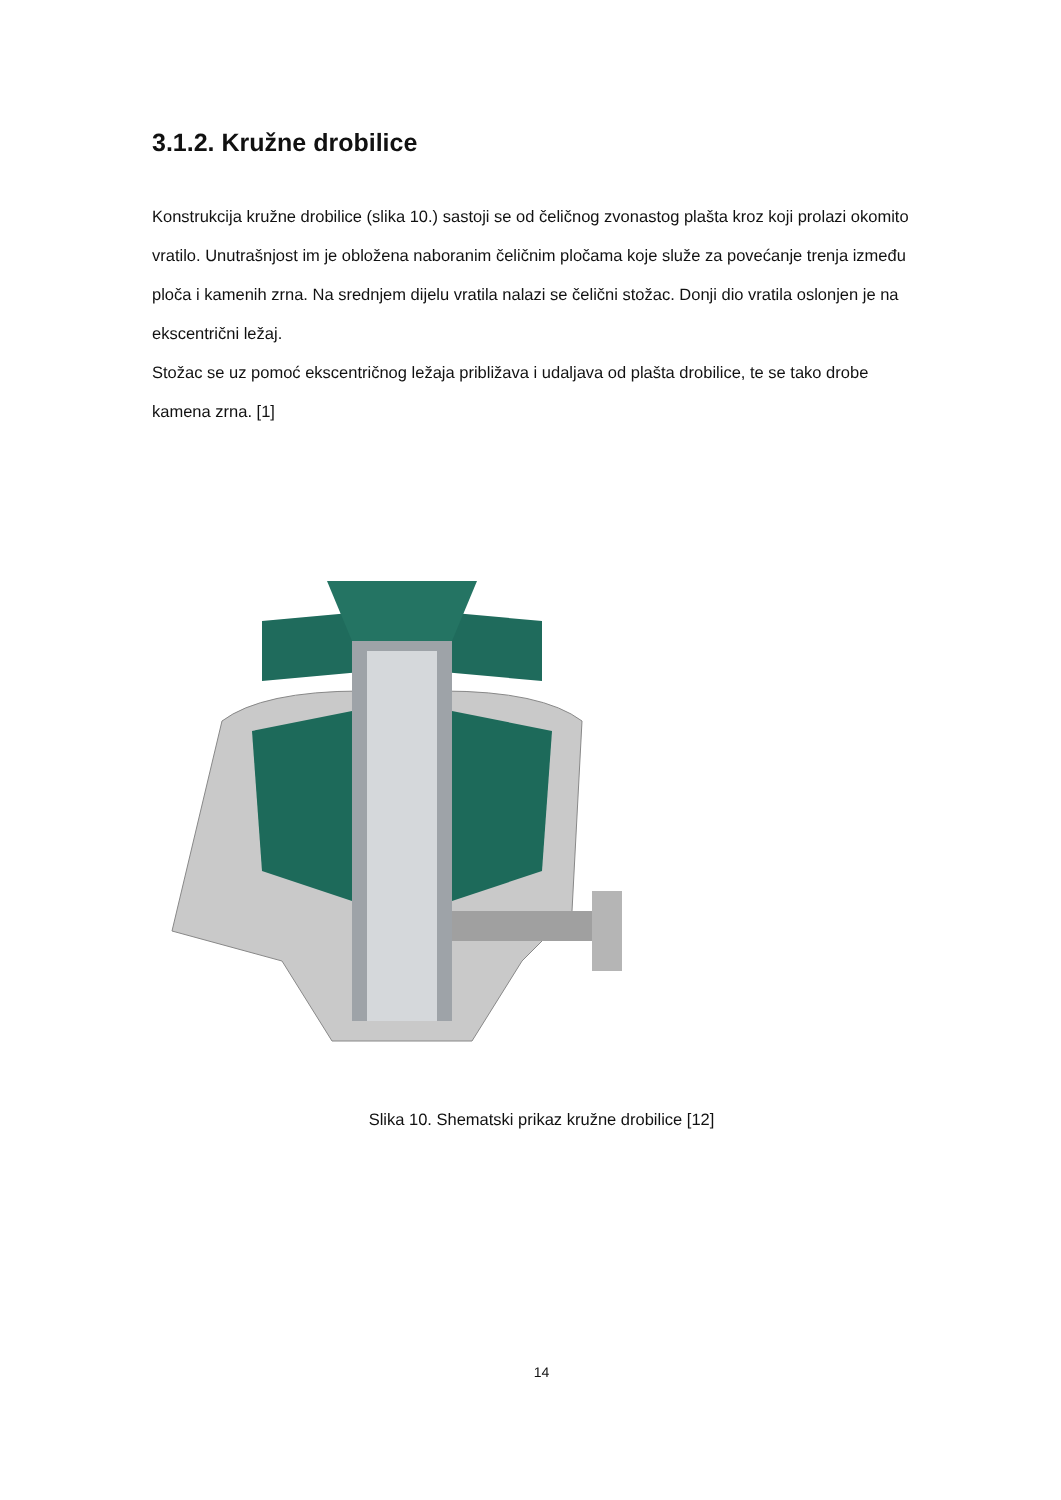3.1.2. Kružne drobilice
Konstrukcija kružne drobilice (slika 10.) sastoji se od čeličnog zvonastog plašta kroz koji prolazi okomito vratilo. Unutrašnjost im je obložena naboranim čeličnim pločama koje služe za povećanje trenja između ploča i kamenih zrna. Na srednjem dijelu vratila nalazi se čelični stožac. Donji dio vratila oslonjen je na ekscentrični ležaj.
Stožac se uz pomoć ekscentričnog ležaja približava i udaljava od plašta drobilice, te se tako drobe kamena zrna. [1]
Slika 10. Shematski prikaz kružne drobilice [12]
14